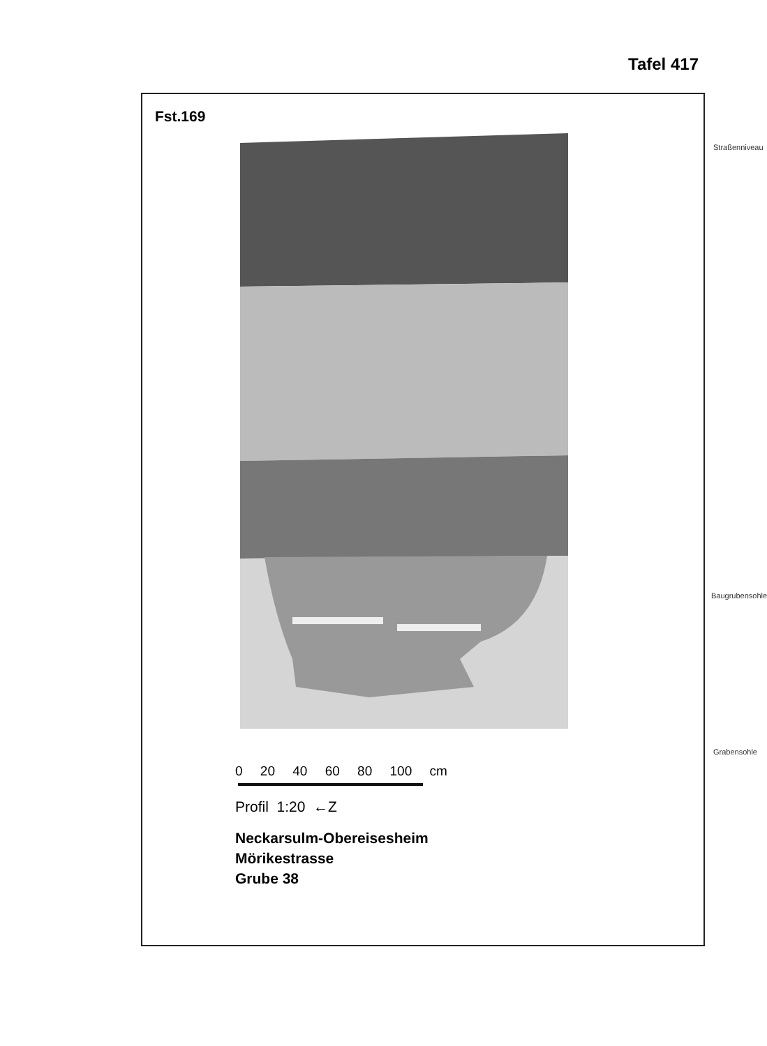Tafel 417
Fst.169
Straßenniveau
Baugrubensohle
Grabensohle
0 20 40 60 80 100 cm
Profil 1:20 ←Z
Neckarsulm-Obereisesheim
Mörikestrasse
Grube 38